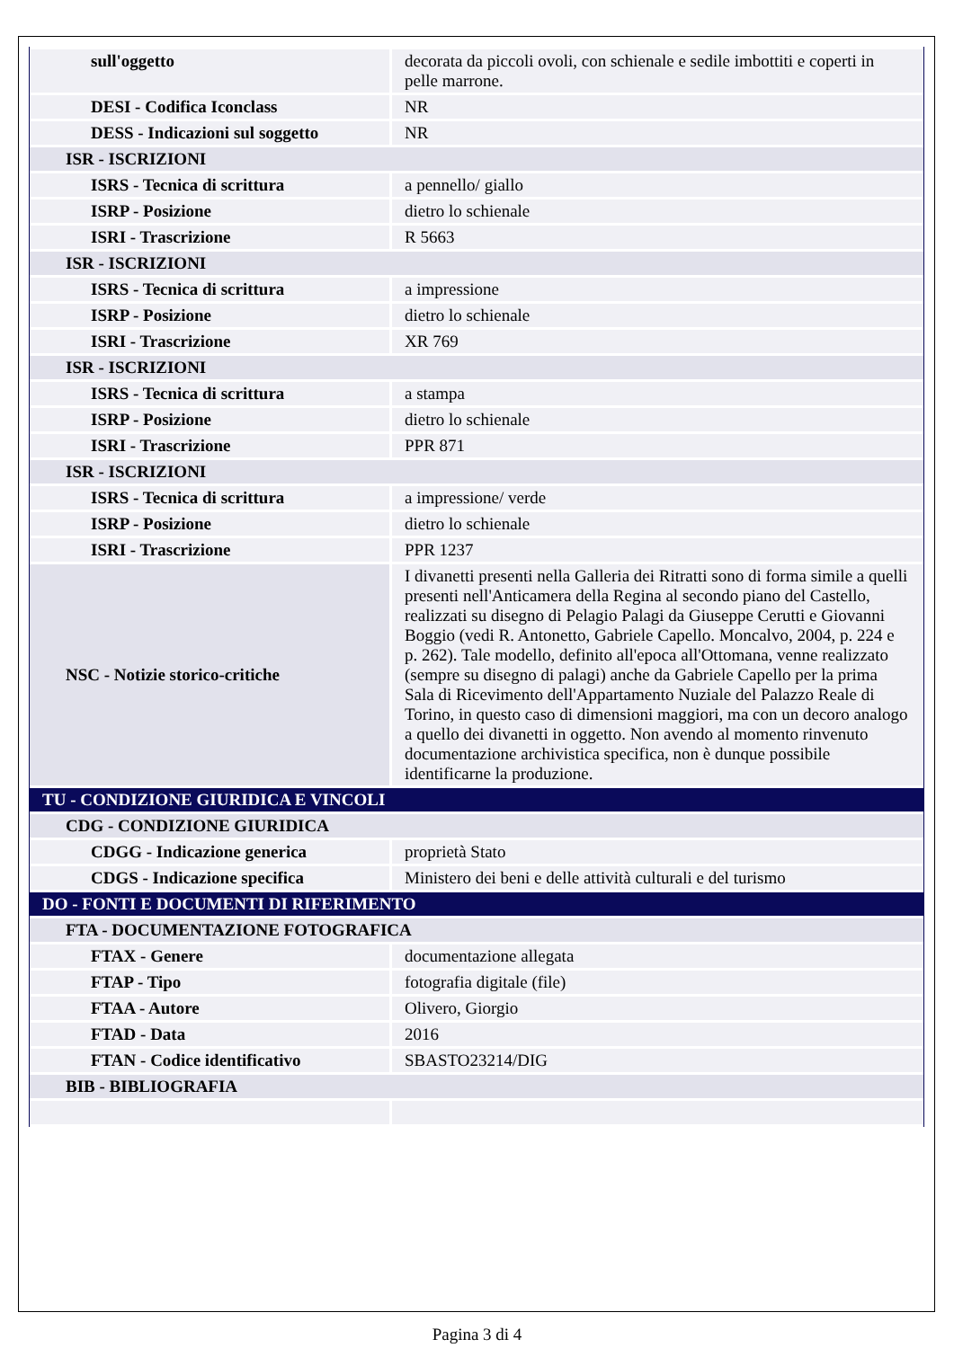| sull'oggetto | decorata da piccoli ovoli, con schienale e sedile imbottiti e coperti in pelle marrone. |
| DESI - Codifica Iconclass | NR |
| DESS - Indicazioni sul soggetto | NR |
| ISR - ISCRIZIONI | |
| ISRS - Tecnica di scrittura | a pennello/ giallo |
| ISRP - Posizione | dietro lo schienale |
| ISRI - Trascrizione | R 5663 |
| ISR - ISCRIZIONI | |
| ISRS - Tecnica di scrittura | a impressione |
| ISRP - Posizione | dietro lo schienale |
| ISRI - Trascrizione | XR 769 |
| ISR - ISCRIZIONI | |
| ISRS - Tecnica di scrittura | a stampa |
| ISRP - Posizione | dietro lo schienale |
| ISRI - Trascrizione | PPR 871 |
| ISR - ISCRIZIONI | |
| ISRS - Tecnica di scrittura | a impressione/ verde |
| ISRP - Posizione | dietro lo schienale |
| ISRI - Trascrizione | PPR 1237 |
| NSC - Notizie storico-critiche | I divanetti presenti nella Galleria dei Ritratti sono di forma simile a quelli presenti nell'Anticamera della Regina al secondo piano del Castello, realizzati su disegno di Pelagio Palagi da Giuseppe Cerutti e Giovanni Boggio (vedi R. Antonetto, Gabriele Capello. Moncalvo, 2004, p. 224 e p. 262). Tale modello, definito all'epoca all'Ottomana, venne realizzato (sempre su disegno di palagi) anche da Gabriele Capello per la prima Sala di Ricevimento dell'Appartamento Nuziale del Palazzo Reale di Torino, in questo caso di dimensioni maggiori, ma con un decoro analogo a quello dei divanetti in oggetto. Non avendo al momento rinvenuto documentazione archivistica specifica, non è dunque possibile identificarne la produzione. |
| TU - CONDIZIONE GIURIDICA E VINCOLI | |
| CDG - CONDIZIONE GIURIDICA | |
| CDGG - Indicazione generica | proprietà Stato |
| CDGS - Indicazione specifica | Ministero dei beni e delle attività culturali e del turismo |
| DO - FONTI E DOCUMENTI DI RIFERIMENTO | |
| FTA - DOCUMENTAZIONE FOTOGRAFICA | |
| FTAX - Genere | documentazione allegata |
| FTAP - Tipo | fotografia digitale (file) |
| FTAA - Autore | Olivero, Giorgio |
| FTAD - Data | 2016 |
| FTAN - Codice identificativo | SBASTO23214/DIG |
| BIB - BIBLIOGRAFIA | |
Pagina 3 di 4